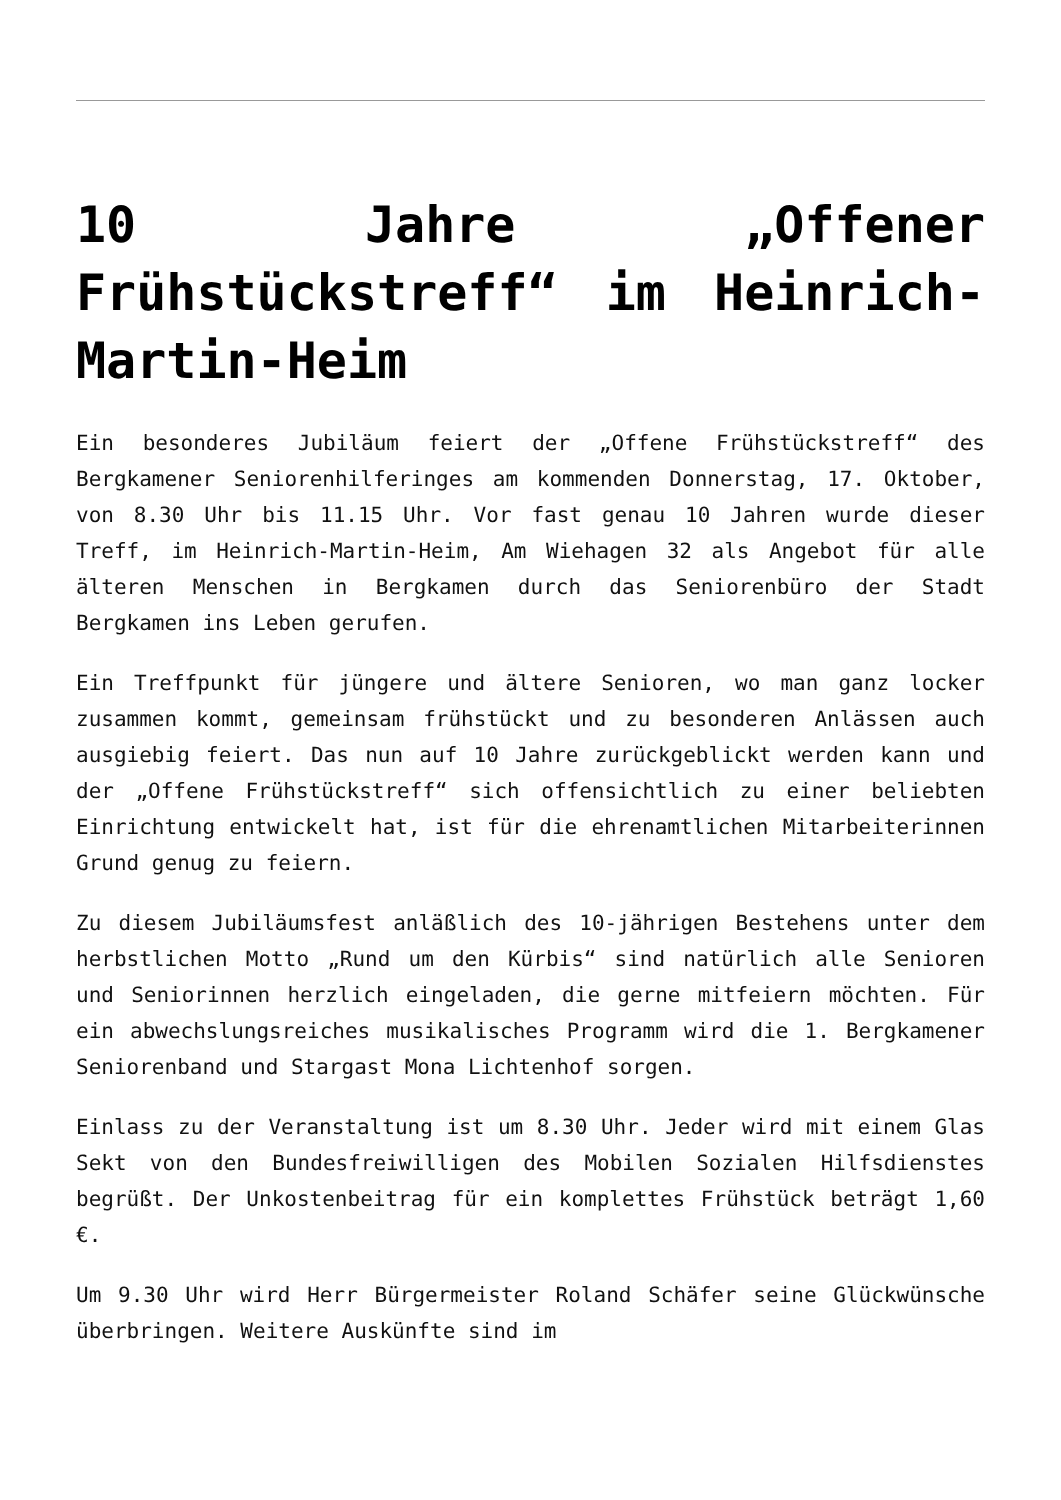10 Jahre „Offener Frühstückstreff“ im Heinrich-Martin-Heim
Ein besonderes Jubiläum feiert der „Offene Frühstückstreff“ des Bergkamener Seniorenhilferinges am kommenden Donnerstag, 17. Oktober, von 8.30 Uhr bis 11.15 Uhr. Vor fast genau 10 Jahren wurde dieser Treff, im Heinrich-Martin-Heim, Am Wiehagen 32 als Angebot für alle älteren Menschen in Bergkamen durch das Seniorenbüro der Stadt Bergkamen ins Leben gerufen.
Ein Treffpunkt für jüngere und ältere Senioren, wo man ganz locker zusammen kommt, gemeinsam frühstückt und zu besonderen Anlässen auch ausgiebig feiert. Das nun auf 10 Jahre zurückgeblickt werden kann und der „Offene Frühstückstreff“ sich offensichtlich zu einer beliebten Einrichtung entwickelt hat, ist für die ehrenamtlichen Mitarbeiterinnen Grund genug zu feiern.
Zu diesem Jubiläumsfest anläßlich des 10-jährigen Bestehens unter dem herbstlichen Motto „Rund um den Kürbis“ sind natürlich alle Senioren und Seniorinnen herzlich eingeladen, die gerne mitfeiern möchten. Für ein abwechslungsreiches musikalisches Programm wird die 1. Bergkamener Seniorenband und Stargast Mona Lichtenhof sorgen.
Einlass zu der Veranstaltung ist um 8.30 Uhr. Jeder wird mit einem Glas Sekt von den Bundesfreiwilligen des Mobilen Sozialen Hilfsdienstes begrüßt. Der Unkostenbeitrag für ein komplettes Frühstück beträgt 1,60 €.
Um 9.30 Uhr wird Herr Bürgermeister Roland Schäfer seine Glückwünsche überbringen. Weitere Auskünfte sind im